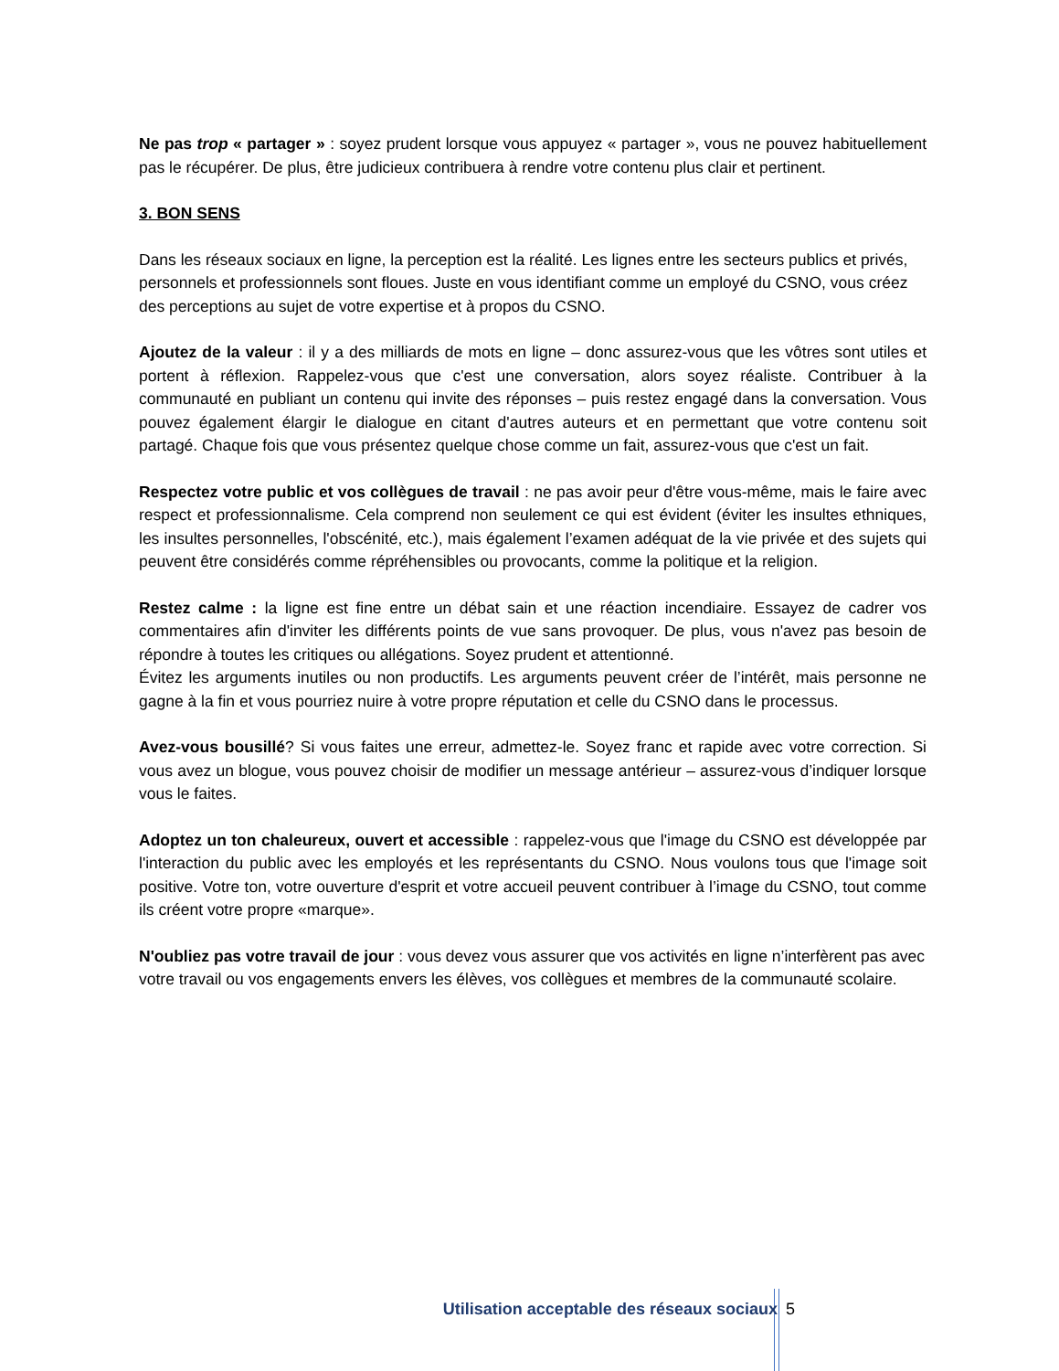Ne pas trop « partager » : soyez prudent lorsque vous appuyez « partager », vous ne pouvez habituellement pas le récupérer. De plus, être judicieux contribuera à rendre votre contenu plus clair et pertinent.
3. BON SENS
Dans les réseaux sociaux en ligne, la perception est la réalité. Les lignes entre les secteurs publics et privés, personnels et professionnels sont floues. Juste en vous identifiant comme un employé du CSNO, vous créez des perceptions au sujet de votre expertise et à propos du CSNO.
Ajoutez de la valeur : il y a des milliards de mots en ligne – donc assurez-vous que les vôtres sont utiles et portent à réflexion. Rappelez-vous que c'est une conversation, alors soyez réaliste. Contribuer à la communauté en publiant un contenu qui invite des réponses – puis restez engagé dans la conversation. Vous pouvez également élargir le dialogue en citant d'autres auteurs et en permettant que votre contenu soit partagé. Chaque fois que vous présentez quelque chose comme un fait, assurez-vous que c'est un fait.
Respectez votre public et vos collègues de travail : ne pas avoir peur d'être vous-même, mais le faire avec respect et professionnalisme. Cela comprend non seulement ce qui est évident (éviter les insultes ethniques, les insultes personnelles, l'obscénité, etc.), mais également l’examen adéquat de la vie privée et des sujets qui peuvent être considérés comme répréhensibles ou provocants, comme la politique et la religion.
Restez calme : la ligne est fine entre un débat sain et une réaction incendiaire. Essayez de cadrer vos commentaires afin d'inviter les différents points de vue sans provoquer. De plus, vous n'avez pas besoin de répondre à toutes les critiques ou allégations. Soyez prudent et attentionné.
Évitez les arguments inutiles ou non productifs. Les arguments peuvent créer de l’intérêt, mais personne ne gagne à la fin et vous pourriez nuire à votre propre réputation et celle du CSNO dans le processus.
Avez-vous bousillé? Si vous faites une erreur, admettez-le. Soyez franc et rapide avec votre correction. Si vous avez un blogue, vous pouvez choisir de modifier un message antérieur – assurez-vous d’indiquer lorsque vous le faites.
Adoptez un ton chaleureux, ouvert et accessible : rappelez-vous que l'image du CSNO est développée par l'interaction du public avec les employés et les représentants du CSNO. Nous voulons tous que l'image soit positive. Votre ton, votre ouverture d'esprit et votre accueil peuvent contribuer à l’image du CSNO, tout comme ils créent votre propre «marque».
N'oubliez pas votre travail de jour : vous devez vous assurer que vos activités en ligne n’interfèrent pas avec votre travail ou vos engagements envers les élèves, vos collègues et membres de la communauté scolaire.
Utilisation acceptable des réseaux sociaux 5